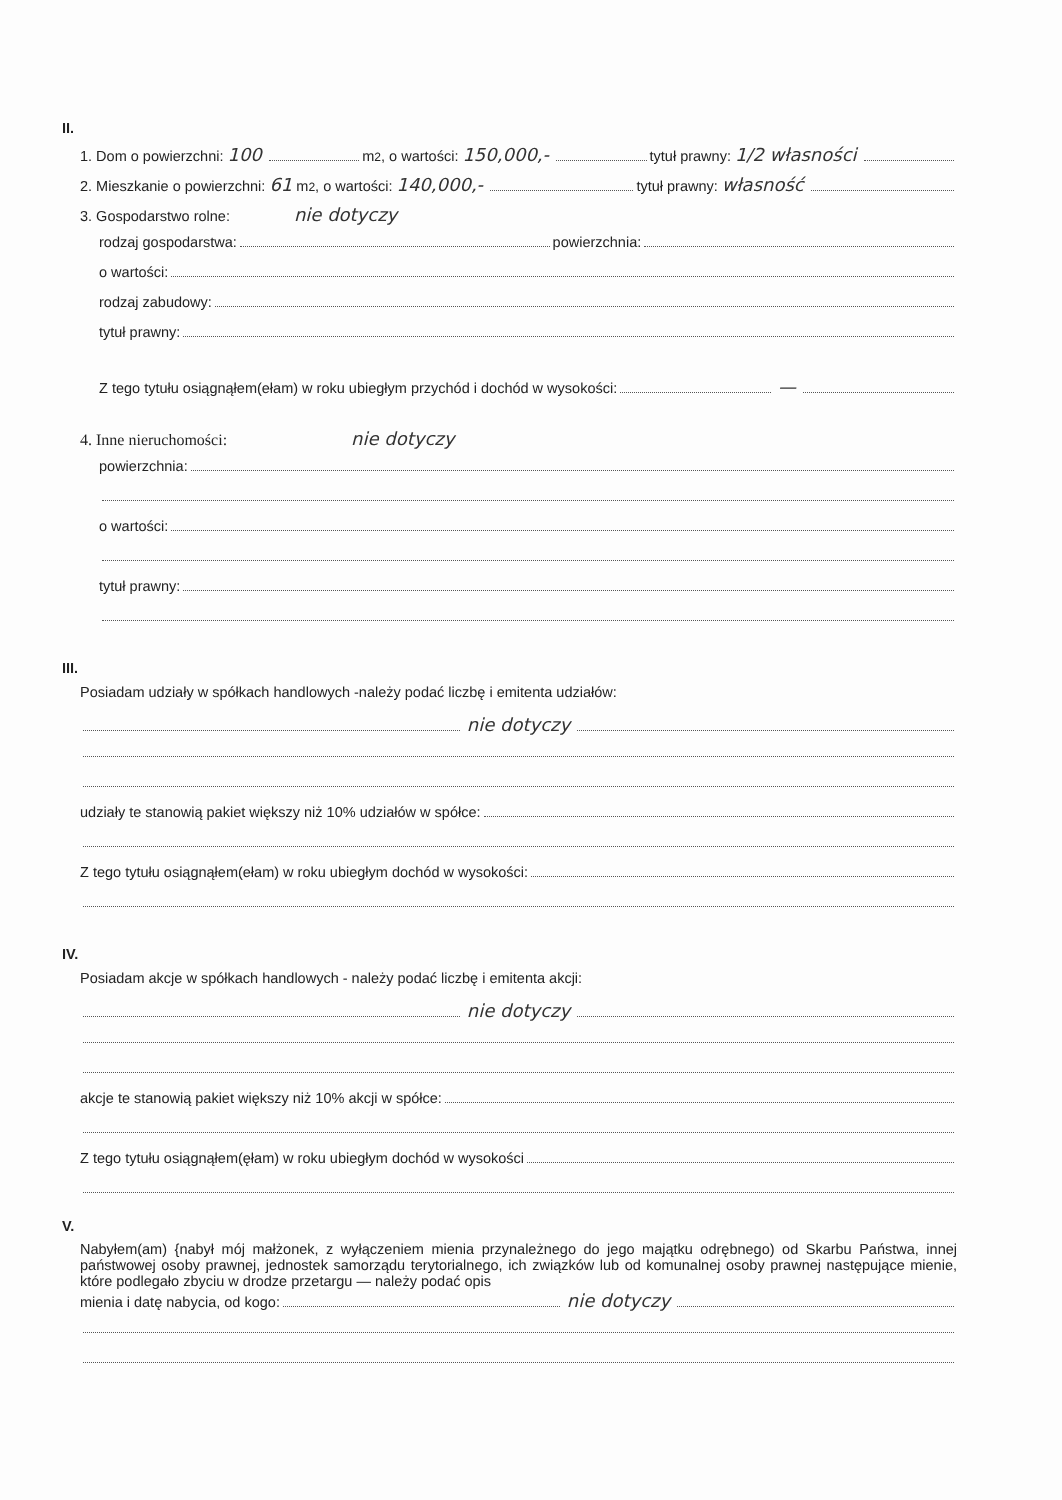II.
1. Dom o powierzchni: 100 m<sup>2</sup>, o wartości: 150,000,- tytuł prawny: 1/2 własności
2. Mieszkanie o powierzchni: 61 m<sup>2</sup>, o wartości: 140,000,- tytuł prawny: własność
3. Gospodarstwo rolne: nie dotyczy
rodzaj gospodarstwa: powierzchnia:
o wartości:
rodzaj zabudowy:
tytuł prawny:
Z tego tytułu osiągnąłem(ełam) w roku ubiegłym przychód i dochód w wysokości: —
4. Inne nieruchomości: nie dotyczy
powierzchnia:
o wartości:
tytuł prawny:
III.
Posiadam udziały w spółkach handlowych -należy podać liczbę i emitenta udziałów:
nie dotyczy
udziały te stanowią pakiet większy niż 10% udziałów w spółce:
Z tego tytułu osiągnąłem(ełam) w roku ubiegłym dochód w wysokości:
IV.
Posiadam akcje w spółkach handlowych - należy podać liczbę i emitenta akcji:
nie dotyczy
akcje te stanowią pakiet większy niż 10% akcji w spółce:
Z tego tytułu osiągnąłem(ęłam) w roku ubiegłym dochód w wysokości
V.
Nabyłem(am) {nabył mój małżonek, z wyłączeniem mienia przynależnego do jego majątku odrębnego) od Skarbu Państwa, innej państwowej osoby prawnej, jednostek samorządu terytorialnego, ich związków lub od komunalnej osoby prawnej następujące mienie, które podlegało zbyciu w drodze przetargu — należy podać opis
mienia i datę nabycia, od kogo: nie dotyczy